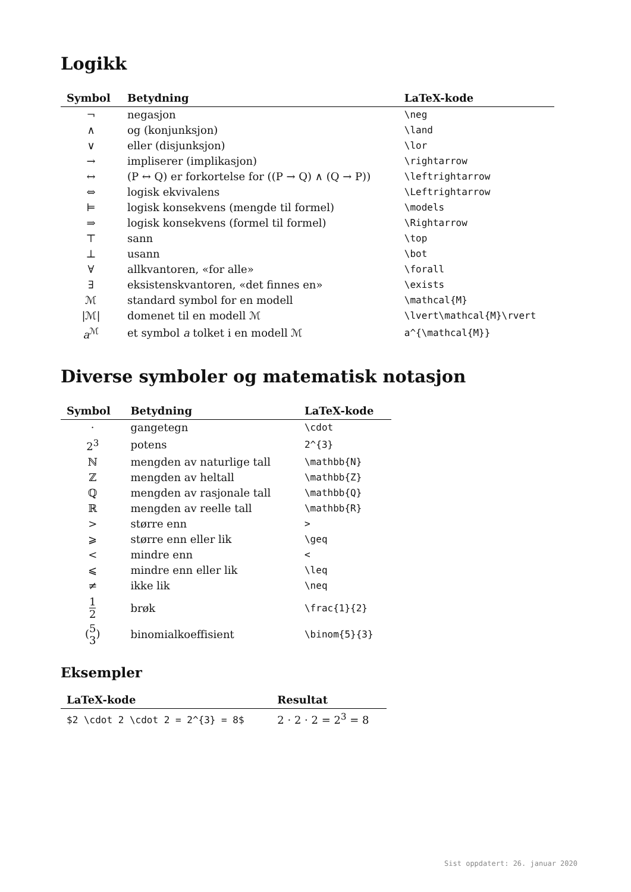Logikk
| Symbol | Betydning | LaTeX-kode |
| --- | --- | --- |
| ¬ | negasjon | \neg |
| ∧ | og (konjunksjon) | \land |
| ∨ | eller (disjunksjon) | \lor |
| → | impliserer (implikasjon) | \rightarrow |
| ↔ | (P ↔ Q) er forkortelse for ((P → Q) ∧ (Q → P)) | \leftrightarrow |
| ⇔ | logisk ekvivalens | \Leftrightarrow |
| ⊨ | logisk konsekvens (mengde til formel) | \models |
| ⇒ | logisk konsekvens (formel til formel) | \Rightarrow |
| ⊤ | sann | \top |
| ⊥ | usann | \bot |
| ∀ | allkvantoren, «for alle» | \forall |
| ∃ | eksistenskvantoren, «det finnes en» | \exists |
| ℳ | standard symbol for en modell | \mathcal{M} |
| /ℳ/ | domenet til en modell ℳ | \lvert\mathcal{M}\rvert |
| a<sup>ℳ</sup> | et symbol a tolket i en modell ℳ | a^{\mathcal{M}} |
Diverse symboler og matematisk notasjon
| Symbol | Betydning | LaTeX-kode |
| --- | --- | --- |
| · | gangetegn | \cdot |
| 2<sup>3</sup> | potens | 2^{3} |
| ℕ | mengden av naturlige tall | \mathbb{N} |
| ℤ | mengden av heltall | \mathbb{Z} |
| ℚ | mengden av rasjonale tall | \mathbb{Q} |
| ℝ | mengden av reelle tall | \mathbb{R} |
| > | større enn | > |
| ⩾ | større enn eller lik | \geq |
| < | mindre enn | < |
| ⩽ | mindre enn eller lik | \leq |
| ≠ | ikke lik | \neq |
| 1 2 | brøk | \frac{1}{2} |
| ( 5 3 ) | binomialkoeffisient | \binom{5}{3} |
Eksempler
| LaTeX-kode | Resultat |
| --- | --- |
| $2 \cdot 2 \cdot 2 = 2^{3} = 8$ | 2 · 2 · 2 = 2<sup>3</sup> = 8 |
Sist oppdatert: 26. januar 2020